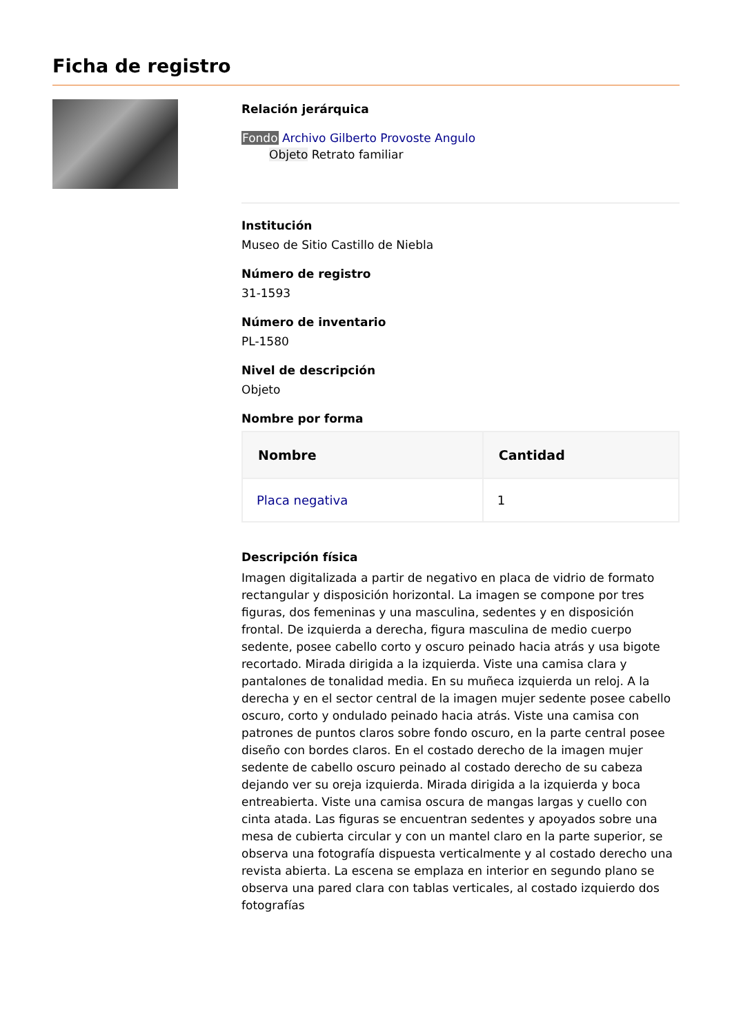Ficha de registro
Relación jerárquica
Fondo Archivo Gilberto Provoste Angulo
Objeto Retrato familiar
Institución
Museo de Sitio Castillo de Niebla
Número de registro
31-1593
Número de inventario
PL-1580
Nivel de descripción
Objeto
Nombre por forma
| Nombre | Cantidad |
| --- | --- |
| Placa negativa | 1 |
Descripción física
Imagen digitalizada a partir de negativo en placa de vidrio de formato rectangular y disposición horizontal. La imagen se compone por tres figuras, dos femeninas y una masculina, sedentes y en disposición frontal. De izquierda a derecha, figura masculina de medio cuerpo sedente, posee cabello corto y oscuro peinado hacia atrás y usa bigote recortado. Mirada dirigida a la izquierda. Viste una camisa clara y pantalones de tonalidad media. En su muñeca izquierda un reloj. A la derecha y en el sector central de la imagen mujer sedente posee cabello oscuro, corto y ondulado peinado hacia atrás. Viste una camisa con patrones de puntos claros sobre fondo oscuro, en la parte central posee diseño con bordes claros. En el costado derecho de la imagen mujer sedente de cabello oscuro peinado al costado derecho de su cabeza dejando ver su oreja izquierda. Mirada dirigida a la izquierda y boca entreabierta. Viste una camisa oscura de mangas largas y cuello con cinta atada. Las figuras se encuentran sedentes y apoyados sobre una mesa de cubierta circular y con un mantel claro en la parte superior, se observa una fotografía dispuesta verticalmente y al costado derecho una revista abierta. La escena se emplaza en interior en segundo plano se observa una pared clara con tablas verticales, al costado izquierdo dos fotografías